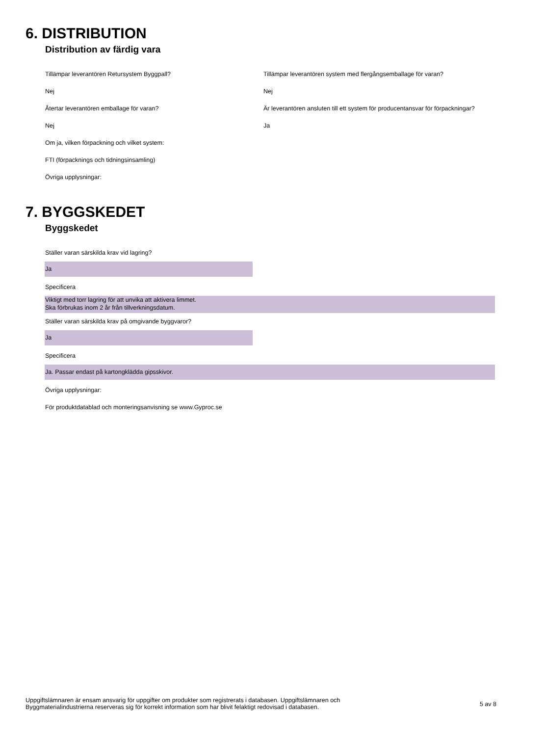6. DISTRIBUTION
Distribution av färdig vara
Tillämpar leverantören Retursystem Byggpall? Tillämpar leverantören system med flergångsemballage för varan?
Nej Nej
Återtar leverantören emballage för varan? Är leverantören ansluten till ett system för producentansvar för förpackningar?
Nej Ja
Om ja, vilken förpackning och vilket system:
FTI (förpacknings och tidningsinsamling)
Övriga upplysningar:
7. BYGGSKEDET
Byggskedet
Ställer varan särskilda krav vid lagring?
Ja
Specificera
Viktigt med torr lagring för att unvika att aktivera limmet.
Ska förbrukas inom 2 år från tillverkningsdatum.
Ställer varan särskilda krav på omgivande byggvaror?
Ja
Specificera
Ja. Passar endast på kartongklädda gipsskivor.
Övriga upplysningar:
För produktdatablad och monteringsanvisning se www.Gyproc.se
Uppgiftslämnaren är ensam ansvarig för uppgifter om produkter som registrerats i databasen. Uppgiftslämnaren och
Byggmaterialindustrierna reserveras sig för korrekt information som har blivit felaktigt redovisad i databasen.
5 av 8